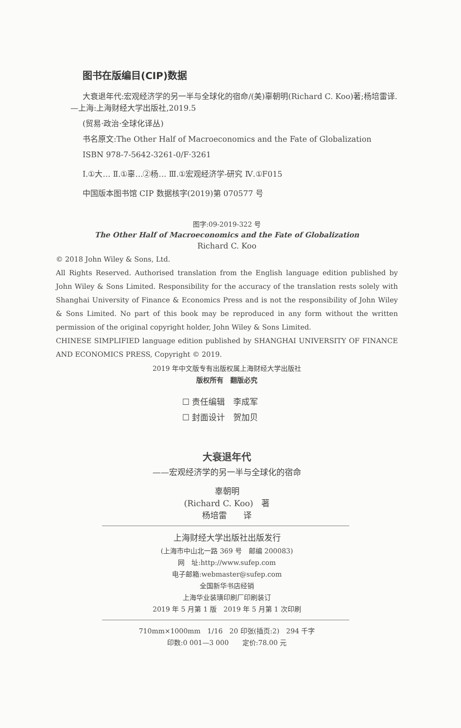图书在版编目(CIP)数据
大衰退年代:宏观经济学的另一半与全球化的宿命/(美)辜朝明(Richard C. Koo)著;杨培雷译. —上海:上海财经大学出版社,2019.5
(贸易·政治·全球化译丛)
书名原文:The Other Half of Macroeconomics and the Fate of Globalization
ISBN 978-7-5642-3261-0/F·3261
Ⅰ.①大… Ⅱ.①辜…②杨… Ⅲ.①宏观经济学-研究 Ⅳ.①F015
中国版本图书馆 CIP 数据核字(2019)第 070577 号
图字:09-2019-322 号
The Other Half of Macroeconomics and the Fate of Globalization
Richard C. Koo
© 2018 John Wiley & Sons, Ltd.
All Rights Reserved. Authorised translation from the English language edition published by John Wiley & Sons Limited. Responsibility for the accuracy of the translation rests solely with Shanghai University of Finance & Economics Press and is not the responsibility of John Wiley & Sons Limited. No part of this book may be reproduced in any form without the written permission of the original copyright holder, John Wiley & Sons Limited.
CHINESE SIMPLIFIED language edition published by SHANGHAI UNIVERSITY OF FINANCE AND ECONOMICS PRESS, Copyright © 2019.
2019 年中文版专有出版权属上海财经大学出版社
版权所有　翻版必究
☐ 责任编辑　李成军
☐ 封面设计　贺加贝
大衰退年代
——宏观经济学的另一半与全球化的宿命
辜朝明
(Richard C. Koo)　著
杨培雷　　译
上海财经大学出版社出版发行
(上海市中山北一路 369 号　邮编 200083)
网　址:http://www.sufep.com
电子邮箱:webmaster@sufep.com
全国新华书店经销
上海华业装璜印刷厂印刷装订
2019 年 5 月第 1 版　2019 年 5 月第 1 次印刷
710mm×1000mm　1/16　20 印张(插页:2)　294 千字
印数:0 001—3 000　　定价:78.00 元